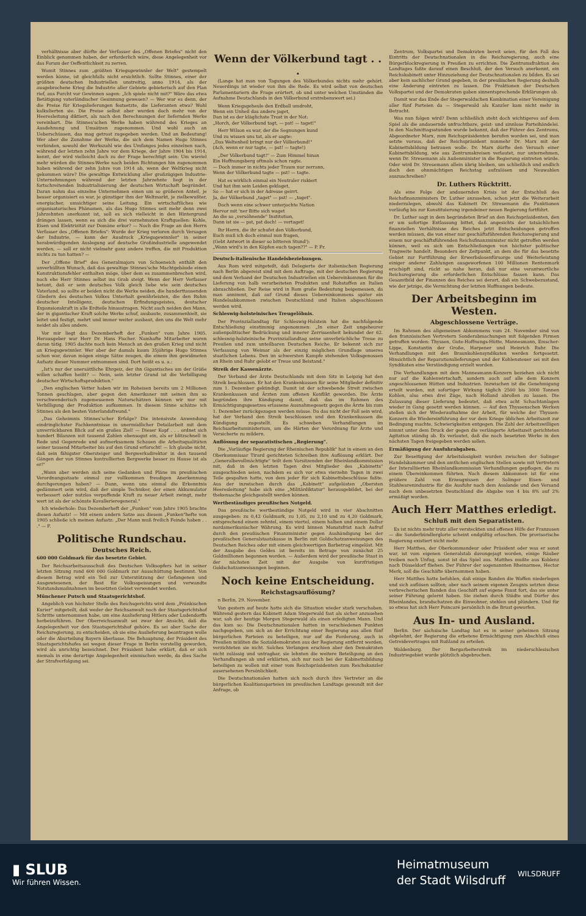verhältnisse aber dürfte der Verfasser des „Offenen Briefes" nicht den Einblick genommen haben, der erforderlich wäre, diese Angelegenheit vor das Forum der Oeffentlichkeit zu zerren.
Womit Stinnes zum „größten Kriegsgewinnler der Welt" gestempelt werden könne, ist gleichfalls nicht ersichtlich. Sollte Stinnes, einer der größten deutschen Industriellen unstreitig, anno 1914, als der ausgebrochene Krieg die Industrie aller Gebiete gebieterisch auf den Plan rief, aus Furcht vor Gewinnen sagen: „Ich spiele nicht mit?" Wäre das etwa Betätigung vaterländischer Gesinnung gewesen? — Wer war es denn, der die Preise für Kriegslieferungen festsetzte, die Lieferanten etwa? Wohl kalkulierten sie. Die Preise selbst aber wurden doch mehr von der Heeresleitung diktiert, als nach den Berechnungen der liefernden Werke vereinbart. Die Stinnes'schen Werke haben während des Krieges an Ausdehnung und Umsätzen zugenommen. Und wohl auch an Ueberschüssen, das mag getrost zugegeben werden. Und an Bedeutung! Wer aber die Zunahme der Werke, die sich dem Namen Hugo Stinnes verbinden, sowohl der Werkszahl wie des Umfanges jedes einzelnen nach, während der letzten zehn Jahre vor dem Kriege, der Jahre 1904 bis 1914, kennt, der wird vielleicht doch zu der Frage berechtigt sein: Um wieviel mehr würden die Stinnes-Werke nach beiden Richtungen hin zugenommen haben während der zehn Jahre von 1914 ab, wenn der Weltkrieg nicht gekommen wäre? Die gewaltige Entwicklung aller großzügigen Industrie-Unternehmungen während der letzten Jahrzehnte liegt in der fortschreitenden Industrialisierung der deutschen Wirtschaft begründet. Daran nahm das einzelne Unternehmen einen um so größeren Anteil, je besser organisiert es war, je günstiger ihm der Weltmarkt, je zielbewußter, energischer, umsichtiger seine Leitung. Ein wirtschaftliches wie organisatorisches Phänomen, als das Hugo Stinnes seit mehr denn zwei Jahrzehnten anerkannt ist, soll es sich vielleicht in den Hintergrund drängen lassen, wenn es sich die drei vornehmsten Kraftquellen: Kohle, Eisen und Elektrizität zur Domäne erkor? — Noch die Frage an den Herrn Verfasser des „Offenen Briefes": Wurde der Krieg verloren durch Versagen der Industrie, — kann der Ausdruck „Kriegsgewinnler" in seiner herabwürdigenden Auslegung auf deutsche Großindustrielle angewendet werden, — soll er nicht vielmehr ganz andere treffen, die mit Produktion nichts zu tun hatten? —
Der „Offene Brief" des Generalmajors von Schoeneich enthält den unverhüllten Wunsch, daß das gewaltige Stinnes'sche Machtgebäude einen Konstruktionsfehler enthalten möge, über dem es zusammenbrechen wird, noch ehe Herr Stinnes selbst ins Grab steigt. Wenn der Herr Verfasser betont, daß er sein deutsches Volk gleich liebe wie sein deutsches Vaterland, so sollte er beiden nicht die Werke neiden, die hunderttausenden Gliedern des deutschen Volkes Unterhalt gewährleisten, die den Ruhm deutscher Intelligenz, deutschen Erfindungsgeistes, deutscher Expansionskraft in alle Erdteile hinaustragen. Nicht auch neiden den Mann, der in gigantischer Kraft solche Werke schuf, ausbaute, zusammenhielt, sie leitet und festigt, mehrt und immer weiter ausbaut, den uns die Welt mehr neidet als alles andere.
Vor mir liegt das Dezemberheft der „Funken" vom Jahre 1905. Herausgeber war Herr Dr. Hans Fischer. Namhafte Mitarbeiter waren daran tätig. 1905 dachte noch kein Mensch an den großen Krieg und nicht an Kriegsgewinnler. Wer aber der damals kaum 35jährige Hugo Stinnes schon war, davon mögen einige Sätze zeugen, die einem ihm gewidmeten Aufsatz dieser Nummer entnommen sind. Dort heißt es u. a.:
„Ist's nur der unersättliche Ehrgeiz, der ihn Gigantisches um der Größe willen schaffen heißt? — Nein, sein letzter Grund ist die Verbilligung deutscher Wirtschaftsproduktion."
„Den englischen Vetter haben wir im Roheisen bereits um 2 Millionen Tonnen geschlagen, aber gegen den Amerikaner mit seinen ihm so verschwenderisch zugemessenen Naturschätzen können wir nur mit Verbilligung der Produktion aufkommen. In diesem Sinne schätze ich Stinnes als den besten Vaterlandsfreund."
„Das Geheimnis Stinnes'scher Erfolge? Die intensivste Anwendung eindringlichster Fachkenntnisse in unermüdlicher Detailarbeit mit dem unverrückbaren Blick auf ein großes Ziel! — Dieser Kopf . . . ordnet sich hundert Bilanzen mit tausend Zahlen ebensogut ein, als er blitzschnell in Rede und Gegenrede und aufmerksamem Schauen die Arbeitsqualitäten seiner tausend Mitarbeiter bis auf den Grund erforscht! — Ich glaube nicht, daß sein fähigster Obersteiger und Bergwerksdirektor in den tausend Gängen der von Stinnes kontrollierten Bergwerke besser zu Hause ist als er!"
„Wann aber werden sich seine Gedanken und Pläne im preußischen Verordnungsstaate einmal zur vollkommen freudigen Anerkennung durchgerungen haben? — Dann, wenn uns einmal die Erkenntnis gedämmert sein wird, daß der simple Techniker, der einen Akkumulator verbessert oder nutzlos verpuffende Kraft zu neuer Arbeit zwingt, mehr wert ist als der schönste Kavallerieregeneral."
Ich wiederhole: Das Dezemberheft der „Funken" vom Jahre 1905 brachte diesen Aufsatz! — Mit einem andern Satze aus diesem „Funken"hefte von 1905 schließe ich meinen Aufsatz: „Der Mann muß freilich Feinde haben . . ." — F.
Politische Rundschau.
Deutsches Reich.
600 000 Goldmark für das besetzte Gebiet.
Der Reichsarbeitsausschuß des Deutschen Volksopfers hat in seiner letzten Sitzung rund 600 000 Goldmark zur Ausschüttung bestimmt. Von diesem Betrag wird ein Teil zur Unterstützung der Gefangenen und Ausgewiesenen, der Rest für Volksspeisungen und verwandte Notstandsmaßnahmen im besetzten Gebiet verwendet werden.
Münchener Putsch und Staatsgerichtshof.
Angeblich von höchster Stelle des Reichsgerichts wird dem „Fränkischen Kurier" mitgeteilt, daß weder der Reichsanwalt noch der Staatsgerichtshof Schritte unternommen habe, um eine Auslieferung Hitlers oder Ludendorffs herbeizuführen. Der Oberreichsanwalt sei zwar der Ansicht, daß die Angelegenheit vor den Staatsgerichtshof gehöre. Es sei aber Sache der Reichsregierung, zu entscheiden, ob sie eine Auslieferung beantragen wolle oder die Aburteilung Bayern überlasse. Die Behauptung, der Präsident des Staatsgerichtshofes sei wegen dieser Frage in Berlin vorstellig geworden, wird als unrichtig bezeichnet. Der Präsident habe erklärt, daß er sich niemals in eine derartige Angelegenheit einmischen werde, da dies Sache der Strafverfolgung sei.
Wenn der Völkerbund tagt . . .
(Lange hat man von Tagungen des Völkerbundes nichts mehr gehört. Neuerdings ist wieder von ihm die Rede. Es wird selbst von deutschen Parlamentariern die Frage erörtert, ob und unter welchen Umständen die Aufnahme Deutschlands in den Völkerbund erstrebenswert sei.)
Wenn Kriegsgeheule den Erdball umdroht,
Wenn ein Unheil das andere jaget,
Dan ist es der kläglichste Trost in der Not:
„Horch, der Völkerbund tagt, — pst! — taget!"
Herr Wilson es war, der die Segnungen kund
Und zu wissen uns tat, als er sagte:
„Das Weltenheil bringt nur der Völkerbund!"
(Ach, wenn er nur tagte, — pst! — tagte!)
„Der Völkerbund tagt!" — Zum Himmel hinan
Ein Hoffnungsberg oftmals schon ragte.
— Doch immer in nichts jeder Traum nur zerrann,
Wenn der Völkerbund tagte — pst! — tagte.
Hat es wirklich einmal ein Neutraler riskiert
Und hat ihm sein Leiden geklaget,
So — hat er sich in der Adresse geirrt.
Ja, der Völkerbund „taget" — pst! — „taget".
Doch wenn eine schwer unterjochte Nation
Hervor mit 'ner Bitte sich waget
An die so „versöhnende" Institution,
Dann ist sie — pst, pst doch! — vertaget!
Ihr Herrn, die ihr schufet den Völkerbund,
Euch muß ich doch einmal nun fragen,
(Gebt Antwort in dieser so bitteren Stund'):
„Wann wird's in den Köpfen euch tagen??" — P. Fr.
Deutsch-italienische Handelsbeziehungen.
Aus Rom wird mitgeteilt, daß Delegierte der italienischen Regierung nach Berlin abgereist sind mit dem Auftrage, mit der deutschen Regierung und dem Verband der Deutschen Industriellen ein Uebereinkommen für die Lieferung von halb verarbeiteten Produkten und Rohstoffen an Italien abzuschließen. Der Reise wird in Rom große Bedeutung beigemessen, da man annimmt, daß auf Grund dieses Uebereinkommens später ein Handelsabkommen zwischen Deutschland und Italien abgeschlossen werden wird.
Schleswig-holsteinisches Treugelöbnis.
Der Provinziallandtag für Schleswig-Holstein hat die nachfolgende Entschließung einstimmig angenommen: „In einer Zeit ungeheurer außenpolitischer Bedrückung und innerer Zerrissenheit bekundet der 62. schleswig-holsteinische Provinziallandtag seine unverbrüchliche Treue zu Preußen und zum unteilbaren Deutschen Reiche. Er bekennt sich zur Verfassung von Weimar als der einzig möglichen Grundlage unseres staatlichen Lebens. Den im schwersten Kampfe stehenden Volksgenossen an Rhein und Ruhr gelobt er Treue und Beistand."
Streik der Kassenärzte.
Der Verband der Ärzte Deutschlands mit dem Sitz in Leipzig hat den Streik beschlossen. Er hat den Krankenkassen für seine Mitglieder definitiv zum 1. Dezember gekündigt. Damit ist der schwebende Streit zwischen Krankenkassen und Ärzten zum offenen Konflikt geworden. Die Ärzte begründen ihre Kündigung damit, daß das im Rahmen des Ermächtigungsgesetzes erlassene Ausnahmegesetz gegen die Ärzte bis zum 1. Dezember zurückgezogen werden müsse. Da das nicht der Fall sein wird, hat der Verband den Streik beschlossen und den Krankenkassen die Kündigung zugestellt. Es schweben Verhandlungen im Reichsarbeitsministerium, um die Härten der Verordnung für Ärzte und Versicherte zu mildern.
Auflösung der separatistischen „Regierung".
Die „Vorläufige Regierung der Rheinischen Republik" hat in einem an den Oberkommissar Tirard gerichteten Schreiben ihre Auflösung erklärt. Der „Generalbevollmächtigte" teilt dem Vorsitzenden der Rheinlandkommission mit, daß in den letzten Tagen drei Mitglieder des „Kabinetts" ausgeschieden seien, nachdem es sich vor etwa vierzehn Tagen in zwei Teile gespalten hatte, von dem jeder für sich Kabinettsbeschlüsse faßte. Aus der inzwischen durch das „Kabinett" aufgelösten „Obersten Heeresleitung" habe sich eine „Militärdiktatur" herausgebildet, bei der thekensache gleichgestellt werden können.
Wertbeständiges preußisches Notgeld.
Das preußische wertbeständige Notgeld wird in vier Abschnitten ausgegeben: zu 0,42 Goldmark, zu 1,05, zu 2,10 und zu 4,20 Goldmark, entsprechend einem zehntel, einem viertel, einem halben und einem Dollar nordamerikanischer Währung. Es wird binnen Monatsfrist nach Aufruf durch den preußischen Finanzminister gegen Aushändigung bei der preußischen Generalstaatskasse in Berlin mit Goldschatzanweisungen des Deutschen Reiches oder mit einem gleichwertigen Barbetrag eingelöst. Mit der Ausgabe des Geldes ist bereits im Betrage von zunächst 25 Goldmillionen begonnen worden. — Außerdem wird der preußische Staat in der nächsten Zeit mit der Ausgabe von kurzfristigen Goldschatzanweisungen beginnen.
Noch keine Entscheidung.
Reichstagsauflösung?
n Berlin, 29. November.
Von gestern auf heute hatte sich die Situation wieder stark verschoben. Während gestern das Kabinett Adam Stegerwald fast als sicher anzusehen war, sah der heutige Morgen Stegerwald als einen erledigten Mann. Und das kam so: Die Deutschnationalen hatten in verschiedenen Punkten nachgegeben, um sich an der Errichtung einer Regierung aus allen fünf bürgerlichen Parteien zu beteiligen, nur auf die Forderung, auch in Preußen müßten die Sozialdemokraten aus der Regierung entfernt werden, verzichteten sie nicht. Solches Verlangen erschien aber den Demokraten nicht zulässig und untragbar, sie lehnten die weitere Beteiligung an den Verhandlungen ab und erklärten, sich nur noch bei der Kabinettsbildung beteiligen zu wollen mit einer vom Reichspräsidenten zum Reichskanzler ausersehenen Persönlichkeit.
Die Deutschnationalen hatten sich noch durch ihre Vertreter an die bürgerlichen Koalitionsparteien im preußischen Landtage gewandt mit der Anfrage, ob
Zentrum, Volkspartei und Demokraten bereit seien, für den Fall des Eintritts der Deutschnationalen in die Reichsregierung, auch eine Bürgerblockregierung in Preußen zu errichten. Die Zentrumsfraktion des Landtages faßte darauf einen Beschluß, der den Versuch anerkennt, ein Reichskabinett unter Hinzuziehung der Deutschnationalen zu bilden. Es sei aber kein sachlicher Grund gegeben, in der preußischen Regierung deshalb eine Änderung eintreten zu lassen. Die Fraktionen der Deutschen Volkspartei und der Demokraten gaben sinnentsprechende Erklärungen ab.
Damit war das Ende der Stegerwaldschen Kombination einer Vereinigung aller fünf Parteien da — Stegerwald als Kanzler kam nicht mehr in Betracht.
Was nun folgen wird? Denn schließlich steht doch wichtigeres auf dem Spiel als die andauernde unfruchtbare, geist- und sinnlose Parteihändelei. In den Nachmittagsstunden wurde bekannt, daß der Führer des Zentrums, Abgeordneter Marx, zum Reichspräsidenten berufen worden sei, und man setzte voraus, daß der Reichspräsident nunmehr Dr. Marx mit der Kabinettsbildung betrauen wolle. Dr. Marx dürfte den Versuch einer Kabinettsbildung, wie aus Zentrumskreisen verlautet, nur unternehmen, wenn Dr. Stresemann als Außenminister in die Regierung eintreten würde. Oder wird Dr. Stresemann allein übrig bleiben, um schließlich und endlich doch den ohnmächtigen Reichstag aufzulösen und Neuwahlen auszuschreiben?
Dr. Luthers Rücktritt.
Als eine Folge der andauernden Krisis ist der Entschluß des Reichsfinanzministers Dr. Luther anzusehen, schon jetzt die Weiterarbeit niederzulegen, obwohl das Kabinett Dr. Stresemann die Funktionen vorläufig bis zur Konstituierung irgendeiner neuen Regierung fortführt.
Dr. Luther sagt in dem begründeten Brief an den Reichspräsidenten, den er um sofortige Entlassung bittet, daß angesichts der tatsächlichen finanziellen Verhältnisse des Reiches jetzt Entscheidungen getroffen werden müssen, die von einer nur geschäftsführenden Reichsregierung und einem nur geschäftsführenden Reichsfinanzminister nicht getroffen werden können, weil es sich um Entschließungen von höchster politischer Tragweite handelt. Besonders der Zeitpunkt, an dem die für das besetzte Gebiet zur Fortführung der Erwerbslosenfürsorge und Weiterleistung einiger anderer Zahlungen ausgeworfenen 100 Millionen Rentenmark erschöpft sind, rückt so nahe heran, daß nur eine verantwortliche Reichsregierung die erforderlichen Entschlüsse fassen kann. Das Gesamtbild der Finanzen des Reiches sei derart, daß ein Schwebezustand, wie der jetzige, die Vernichtung der letzten Hoffnungen bedeute.
Der Arbeitsbeginn im Westen.
Abgeschlossene Verträge.
Im Rahmen des allgemeinen Abkommens vom 24. November sind von den französischen Vertretern Sonderabmachungen mit folgenden Firmen getroffen worden: Thyssen, Gute-Hoffnungs-Hütte, Mannesmann, Emscher-Lippe, Konstantin der Große, Harpener und Heinrich Ruhr. Die Verhandlungen mit den Braunkohlensyndikaten werden fortgesetzt. Hinsichtlich der Reparationslieferungen und der Kohlensteuer sei mit den Syndikaten eine Verständigung erzielt worden.
Die Verhandlungen mit dem Mannesmann-Konzern beziehen sich nicht nur auf die Kohlenwirtschaft, sondern auch auf alle dem Konzern angeschlossenen Hütten und Industrien. Inzwischen ist die Genehmigung erteilt worden, mit sofortiger Wirkung täglich 2500 bis 3000 Tonnen Kohlen, also etwa drei Züge, nach Holland abrollen zu lassen. Die Zulassung dieser Lieferung bedeutet, daß etwa acht Schachtanlagen wieder in Gang gesetzt werden können. — Auf den Thyssenschen Werken stellen sich der Wiederaufnahme der Arbeit, für welche der Thyssen-Konzern die Wiedereinführung der vor dem Kriege üblichen Arbeitszeit zur Bedingung machte, Schwierigkeiten entgegen. Die Zahl der Arbeitswilligen nimmt unter dem Druck der gegen die verlängerte Arbeitszeit gerichteten Agitation ständig ab. Es verlautet, daß die noch besetzten Werke in den nächsten Tagen freigegeben werden sollen.
Ermäßigung der Ausfuhrabgaben.
Zur Beseitigung der Arbeitslosigkeit wurden zwischen der Solinger Handelskammer und den amtlichen englischen Stellen sowie mit Vertretern der Interalliierten Rheinlandkommission Verhandlungen gepflogen, die zu einem Übereinkommen führten. Nach diesem Abkommen ist für eine größere Zahl von Erzeugnissen der Solinger Eisen- und Stahlwarenindustrie für die Ausfuhr nach dem Auslande und den Versand nach dem unbesetzten Deutschland die Abgabe von 4 bis 8% auf 2% ermäßigt worden.
Auch Herr Matthes erledigt.
Schluß mit den Separatisten.
Es ist nichts mehr trotz aller versteckten und offenen Hilfe der Franzosen — die Sonderbündlerglorie scheint endgültig erloschen. Die provisorische Regierung existiert nicht mehr.
Herr Matthes, der Oberkommandeur oder Präsident oder was er sonst war, ist vom eigenen Generalstab davongejagt worden, einige Räuber treiben noch Unfug, sonst ist das Spiel aus. Matthes mußte aus Koblenz nach Düsseldorf fliehen. Der Führer der sogenannten Rheinarmee, Hector Merk, soll die Geschäfte übernommen haben.
Herr Matthes hatte befohlen, daß einige Banden die Waffen niederlegen und sich auflösen sollten; aber nach seinem eigenen Zeugnis setzten diese verbrecherischen Banden das Geschäft auf eigene Faust fort, das sie unter seiner Führung gelernt haben. Sie ziehen durch Städte und Dörfer des Rheinlandes, brandschatzen die Einwohner, stehlen und plündern. Und für so etwas hat sich Herr Poincaré persönlich in die Brust geworfen.
Aus In- und Ausland.
Berlin. Der sächsische Landtag hat es in seiner geheimen Sitzung abgelehnt, der Regierung die erbetene Ermächtigung zum Abschluß eines Getreidevertrages mit Rußland zu erteilen.
Waldenburg. Der Bergarbeiterstreik im niederschlesischen Industriegebiet wurde plötzlich abgebrochen.
▮ SLUB
Wir führen Wissen.
Heimatmuseum
der Stadt Wilsdruff
WILSDRUFF